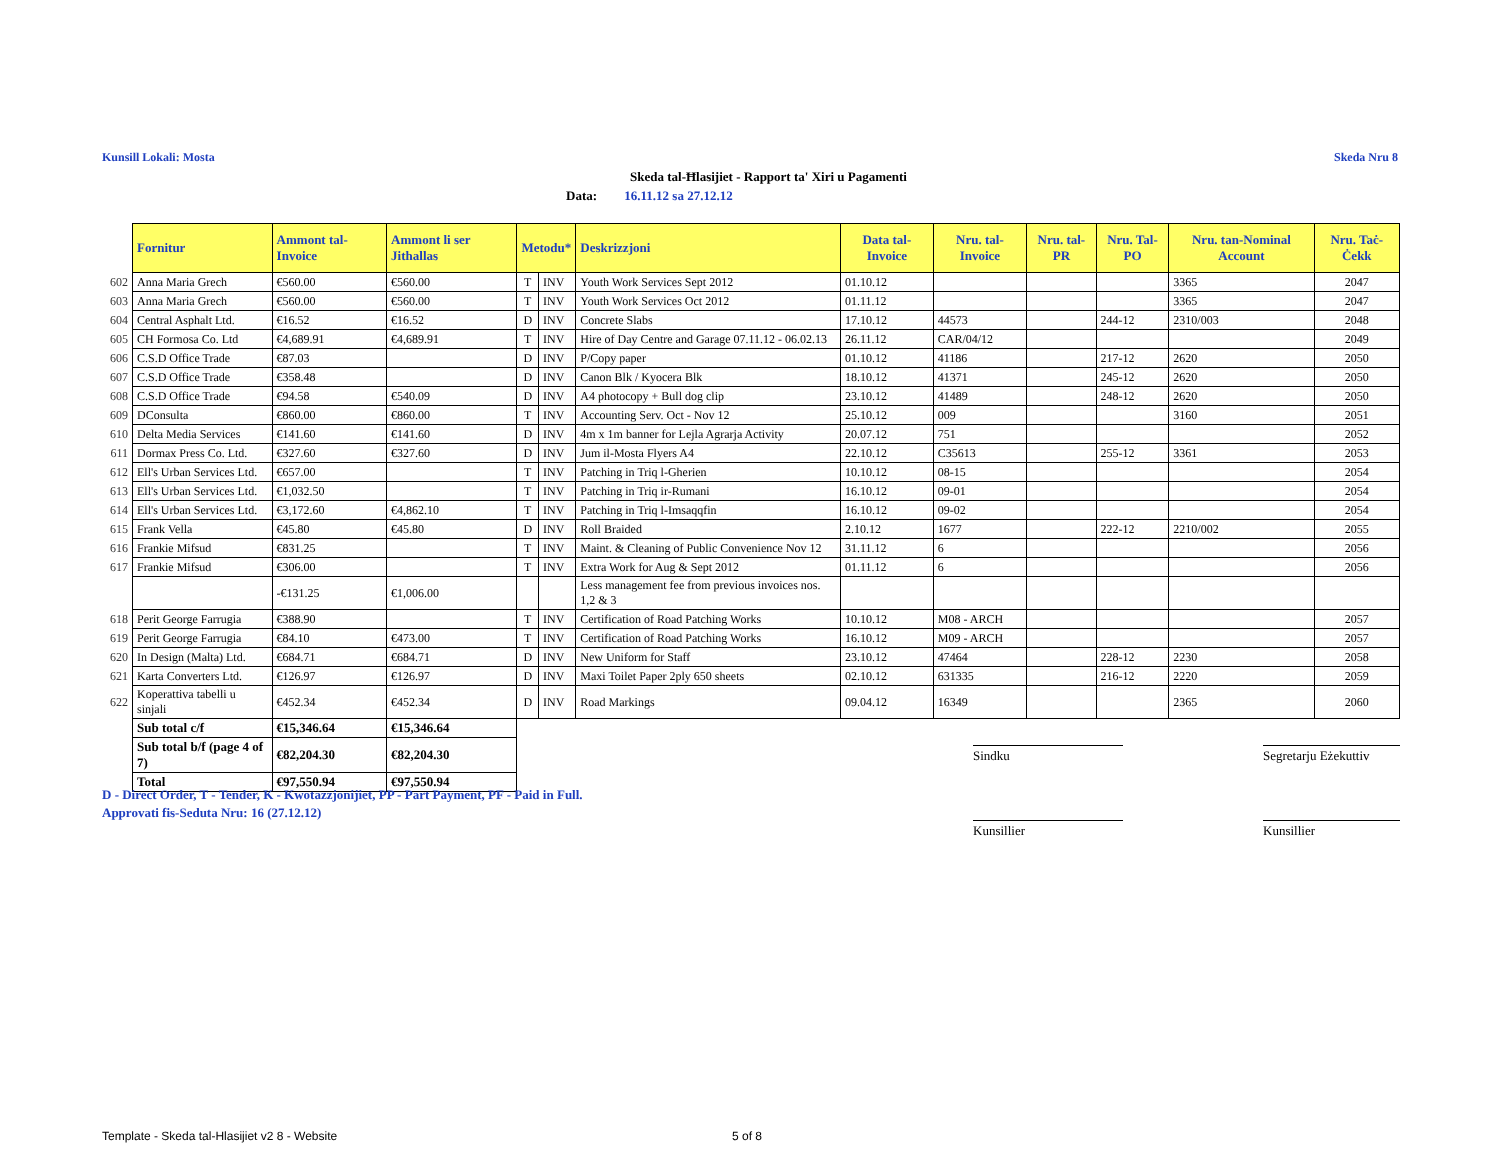Kunsill Lokali: Mosta Skeda Nru 8
Skeda tal-Ħlasijiet - Rapport ta' Xiri u Pagamenti
Data: 16.11.12 sa 27.12.12
| | Fornitur | Ammont tal-Invoice | Ammont li ser Jithallas | Metodu* | | Deskrizzjoni | Data tal-Invoice | Nru. tal-Invoice | Nru. tal-PR | Nru. Tal-PO | Nru. tan-Nominal Account | Nru. Taċ-Ċekk |
| --- | --- | --- | --- | --- | --- | --- | --- | --- | --- | --- | --- | --- |
| 602 | Anna Maria Grech | €560.00 | €560.00 | T | INV | Youth Work Services Sept 2012 | 01.10.12 | | | | 3365 | 2047 |
| 603 | Anna Maria Grech | €560.00 | €560.00 | T | INV | Youth Work Services Oct 2012 | 01.11.12 | | | | 3365 | 2047 |
| 604 | Central Asphalt Ltd. | €16.52 | €16.52 | D | INV | Concrete Slabs | 17.10.12 | 44573 | | 244-12 | 2310/003 | 2048 |
| 605 | CH Formosa Co. Ltd | €4,689.91 | €4,689.91 | T | INV | Hire of Day Centre and Garage 07.11.12 - 06.02.13 | 26.11.12 | CAR/04/12 | | | | 2049 |
| 606 | C.S.D Office Trade | €87.03 | | D | INV | P/Copy paper | 01.10.12 | 41186 | | 217-12 | 2620 | 2050 |
| 607 | C.S.D Office Trade | €358.48 | | D | INV | Canon Blk / Kyocera Blk | 18.10.12 | 41371 | | 245-12 | 2620 | 2050 |
| 608 | C.S.D Office Trade | €94.58 | €540.09 | D | INV | A4 photocopy + Bull dog clip | 23.10.12 | 41489 | | 248-12 | 2620 | 2050 |
| 609 | DConsulta | €860.00 | €860.00 | T | INV | Accounting Serv. Oct - Nov 12 | 25.10.12 | 009 | | | 3160 | 2051 |
| 610 | Delta Media Services | €141.60 | €141.60 | D | INV | 4m x 1m banner for Lejla Agrarja Activity | 20.07.12 | 751 | | | | 2052 |
| 611 | Dormax Press Co. Ltd. | €327.60 | €327.60 | D | INV | Jum il-Mosta Flyers A4 | 22.10.12 | C35613 | | 255-12 | 3361 | 2053 |
| 612 | Ell's Urban Services Ltd. | €657.00 | | T | INV | Patching in Triq l-Gherien | 10.10.12 | 08-15 | | | | 2054 |
| 613 | Ell's Urban Services Ltd. | €1,032.50 | | T | INV | Patching in Triq ir-Rumani | 16.10.12 | 09-01 | | | | 2054 |
| 614 | Ell's Urban Services Ltd. | €3,172.60 | €4,862.10 | T | INV | Patching in Triq l-Imsaqqfin | 16.10.12 | 09-02 | | | | 2054 |
| 615 | Frank Vella | €45.80 | €45.80 | D | INV | Roll Braided | 2.10.12 | 1677 | | 222-12 | 2210/002 | 2055 |
| 616 | Frankie Mifsud | €831.25 | | T | INV | Maint. & Cleaning of Public Convenience Nov 12 | 31.11.12 | 6 | | | | 2056 |
| 617 | Frankie Mifsud | €306.00 | | T | INV | Extra Work for Aug & Sept 2012 | 01.11.12 | 6 | | | | 2056 |
| | | -€131.25 | €1,006.00 | | | Less management fee from previous invoices nos. 1,2 & 3 | | | | | | |
| 618 | Perit George Farrugia | €388.90 | | T | INV | Certification of Road Patching Works | 10.10.12 | M08 - ARCH | | | | 2057 |
| 619 | Perit George Farrugia | €84.10 | €473.00 | T | INV | Certification of Road Patching Works | 16.10.12 | M09 - ARCH | | | | 2057 |
| 620 | In Design (Malta) Ltd. | €684.71 | €684.71 | D | INV | New Uniform for Staff | 23.10.12 | 47464 | | 228-12 | 2230 | 2058 |
| 621 | Karta Converters Ltd. | €126.97 | €126.97 | D | INV | Maxi Toilet Paper 2ply 650 sheets | 02.10.12 | 631335 | | 216-12 | 2220 | 2059 |
| 622 | Koperattiva tabelli u sinjali | €452.34 | €452.34 | D | INV | Road Markings | 09.04.12 | 16349 | | | 2365 | 2060 |
| | Sub total c/f | €15,346.64 | €15,346.64 | | | | | | | | | |
| | Sub total b/f (page 4 of 7) | €82,204.30 | €82,204.30 | | | | | | | | | |
| | Total | €97,550.94 | €97,550.94 | | | | | | | | | |
Sindku
Segretarju Eżekuttiv
D - Direct Order, T - Tender, K - Kwotazzjonijiet, PP - Part Payment, PF - Paid in Full.
Approvati fis-Seduta Nru: 16 (27.12.12)
Kunsillier Kunsillier
Template - Skeda tal-Hlasijiet v2 8 - Website
5 of 8